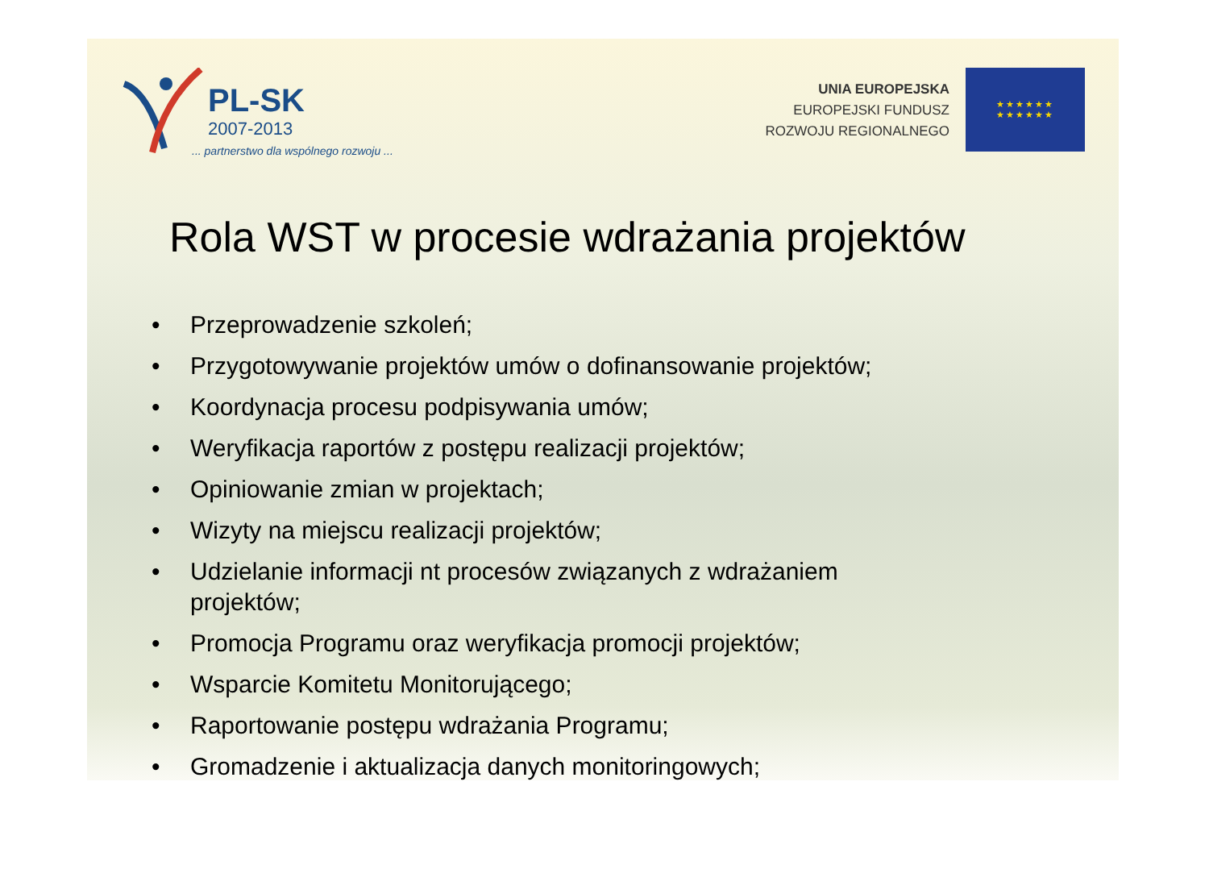PL-SK
2007-2013
... partnerstwo dla wspólnego rozwoju ...
UNIA EUROPEJSKA
EUROPEJSKI FUNDUSZ
ROZWOJU REGIONALNEGO
★★★★★★
★★★★★★
Rola WST w procesie wdrażania projektów
• Przeprowadzenie szkoleń;
• Przygotowywanie projektów umów o dofinansowanie projektów;
• Koordynacja procesu podpisywania umów;
• Weryfikacja raportów z postępu realizacji projektów;
• Opiniowanie zmian w projektach;
• Wizyty na miejscu realizacji projektów;
• Udzielanie informacji nt procesów związanych z wdrażaniem
projektów;
• Promocja Programu oraz weryfikacja promocji projektów;
• Wsparcie Komitetu Monitorującego;
• Raportowanie postępu wdrażania Programu;
• Gromadzenie i aktualizacja danych monitoringowych;